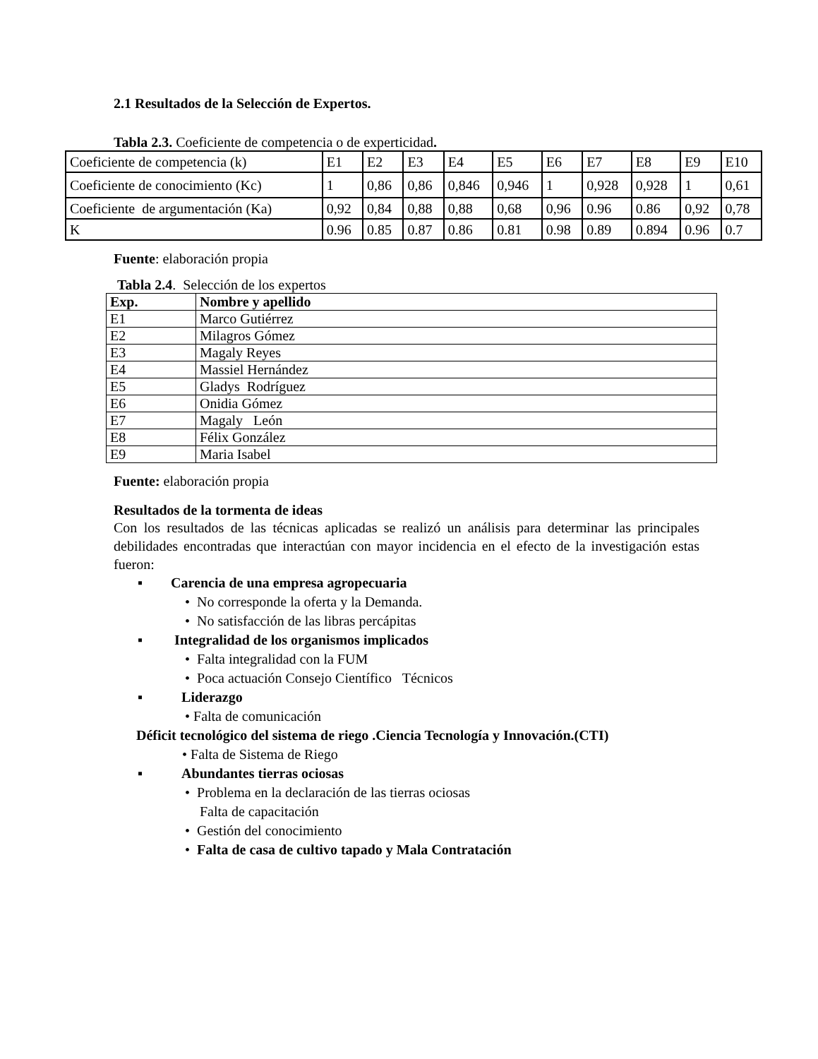2.1 Resultados de la Selección de Expertos.
Tabla 2.3. Coeficiente de competencia o de experticidad.
| Coeficiente de competencia (k) | E1 | E2 | E3 | E4 | E5 | E6 | E7 | E8 | E9 | E10 |
| Coeficiente de conocimiento (Kc) | 1 | 0,86 | 0,86 | 0,846 | 0,946 | 1 | 0,928 | 0,928 | 1 | 0,61 |
| Coeficiente de argumentación (Ka) | 0,92 | 0,84 | 0,88 | 0,88 | 0,68 | 0,96 | 0.96 | 0.86 | 0,92 | 0,78 |
| K | 0.96 | 0.85 | 0.87 | 0.86 | 0.81 | 0.98 | 0.89 | 0.894 | 0.96 | 0.7 |
Fuente: elaboración propia
Tabla 2.4. Selección de los expertos
| Exp. | Nombre y apellido |
| --- | --- |
| E1 | Marco Gutiérrez |
| E2 | Milagros Gómez |
| E3 | Magaly Reyes |
| E4 | Massiel Hernández |
| E5 | Gladys Rodríguez |
| E6 | Onidia Gómez |
| E7 | Magaly León |
| E8 | Félix González |
| E9 | Maria Isabel |
Fuente: elaboración propia
Resultados de la tormenta de ideas
Con los resultados de las técnicas aplicadas se realizó un análisis para determinar las principales debilidades encontradas que interactúan con mayor incidencia en el efecto de la investigación estas fueron:
▪ Carencia de una empresa agropecuaria
• No corresponde la oferta y la Demanda.
• No satisfacción de las libras percápitas
▪ Integralidad de los organismos implicados
• Falta integralidad con la FUM
• Poca actuación Consejo Científico Técnicos
▪ Liderazgo
• Falta de comunicación
Déficit tecnológico del sistema de riego .Ciencia Tecnología y Innovación.(CTI)
• Falta de Sistema de Riego
▪ Abundantes tierras ociosas
• Problema en la declaración de las tierras ociosas
Falta de capacitación
• Gestión del conocimiento
• Falta de casa de cultivo tapado y Mala Contratación